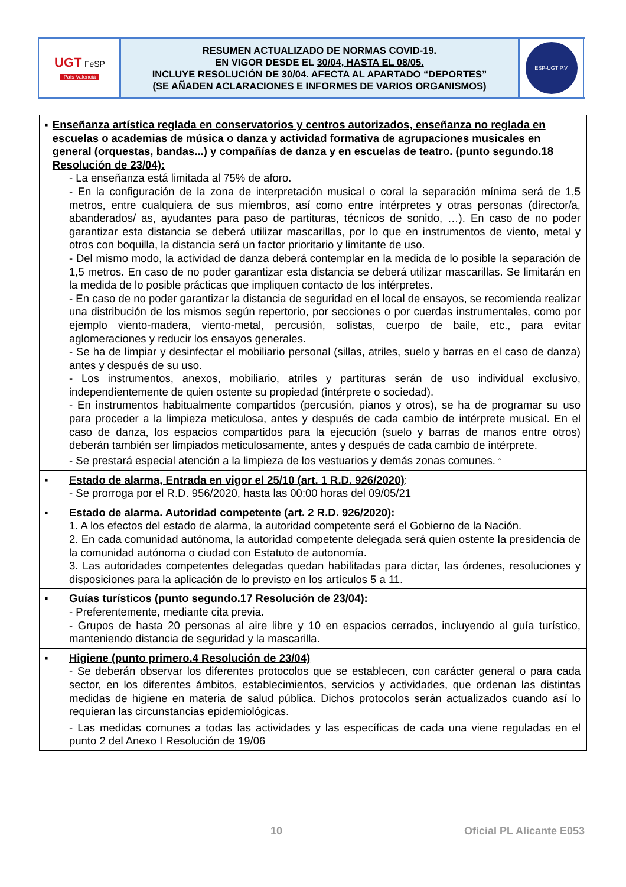| UGT FeSP País Valencià | RESUMEN ACTUALIZADO DE NORMAS COVID-19. EN VIGOR DESDE EL 30/04, HASTA EL 08/05. INCLUYE RESOLUCIÓN DE 30/04. AFECTA AL APARTADO “DEPORTES” (SE AÑADEN ACLARACIONES E INFORMES DE VARIOS ORGANISMOS) | ESP-UGT P.V. |
| ▪ Enseñanza artística reglada en conservatorios y centros autorizados, enseñanza no reglada en escuelas o academias de música o danza y actividad formativa de agrupaciones musicales en general (orquestas, bandas...) y compañías de danza y en escuelas de teatro. (punto segundo.18 Resolución de 23/04): - La enseñanza está limitada al 75% de aforo. - En la configuración de la zona de interpretación musical o coral la separación mínima será de 1,5 metros, entre cualquiera de sus miembros, así como entre intérpretes y otras personas (director/a, abanderados/ as, ayudantes para paso de partituras, técnicos de sonido, …). En caso de no poder garantizar esta distancia se deberá utilizar mascarillas, por lo que en instrumentos de viento, metal y otros con boquilla, la distancia será un factor prioritario y limitante de uso. - Del mismo modo, la actividad de danza deberá contemplar en la medida de lo posible la separación de 1,5 metros. En caso de no poder garantizar esta distancia se deberá utilizar mascarillas. Se limitarán en la medida de lo posible prácticas que impliquen contacto de los intérpretes. - En caso de no poder garantizar la distancia de seguridad en el local de ensayos, se recomienda realizar una distribución de los mismos según repertorio, por secciones o por cuerdas instrumentales, como por ejemplo viento-madera, viento-metal, percusión, solistas, cuerpo de baile, etc., para evitar aglomeraciones y reducir los ensayos generales. - Se ha de limpiar y desinfectar el mobiliario personal (sillas, atriles, suelo y barras en el caso de danza) antes y después de su uso. - Los instrumentos, anexos, mobiliario, atriles y partituras serán de uso individual exclusivo, independientemente de quien ostente su propiedad (intérprete o sociedad). - En instrumentos habitualmente compartidos (percusión, pianos y otros), se ha de programar su uso para proceder a la limpieza meticulosa, antes y después de cada cambio de intérprete musical. En el caso de danza, los espacios compartidos para la ejecución (suelo y barras de manos entre otros) deberán también ser limpiados meticulosamente, antes y después de cada cambio de intérprete. - Se prestará especial atención a la limpieza de los vestuarios y demás zonas comunes. <sup>A</sup> |
| ▪ Estado de alarma, Entrada en vigor el 25/10 (art. 1 R.D. 926/2020) : - Se prorroga por el R.D. 956/2020, hasta las 00:00 horas del 09/05/21 |
| ▪ Estado de alarma. Autoridad competente (art. 2 R.D. 926/2020): 1. A los efectos del estado de alarma, la autoridad competente será el Gobierno de la Nación. 2. En cada comunidad autónoma, la autoridad competente delegada será quien ostente la presidencia de la comunidad autónoma o ciudad con Estatuto de autonomía. 3. Las autoridades competentes delegadas quedan habilitadas para dictar, las órdenes, resoluciones y disposiciones para la aplicación de lo previsto en los artículos 5 a 11. |
| ▪ Guías turísticos (punto segundo.17 Resolución de 23/04): - Preferentemente, mediante cita previa. - Grupos de hasta 20 personas al aire libre y 10 en espacios cerrados, incluyendo al guía turístico, manteniendo distancia de seguridad y la mascarilla. |
| ▪ Higiene (punto primero.4 Resolución de 23/04) - Se deberán observar los diferentes protocolos que se establecen, con carácter general o para cada sector, en los diferentes ámbitos, establecimientos, servicios y actividades, que ordenan las distintas medidas de higiene en materia de salud pública. Dichos protocolos serán actualizados cuando así lo requieran las circunstancias epidemiológicas. - Las medidas comunes a todas las actividades y las específicas de cada una viene reguladas en el punto 2 del Anexo I Resolución de 19/06 |
10 Oficial PL Alicante E053